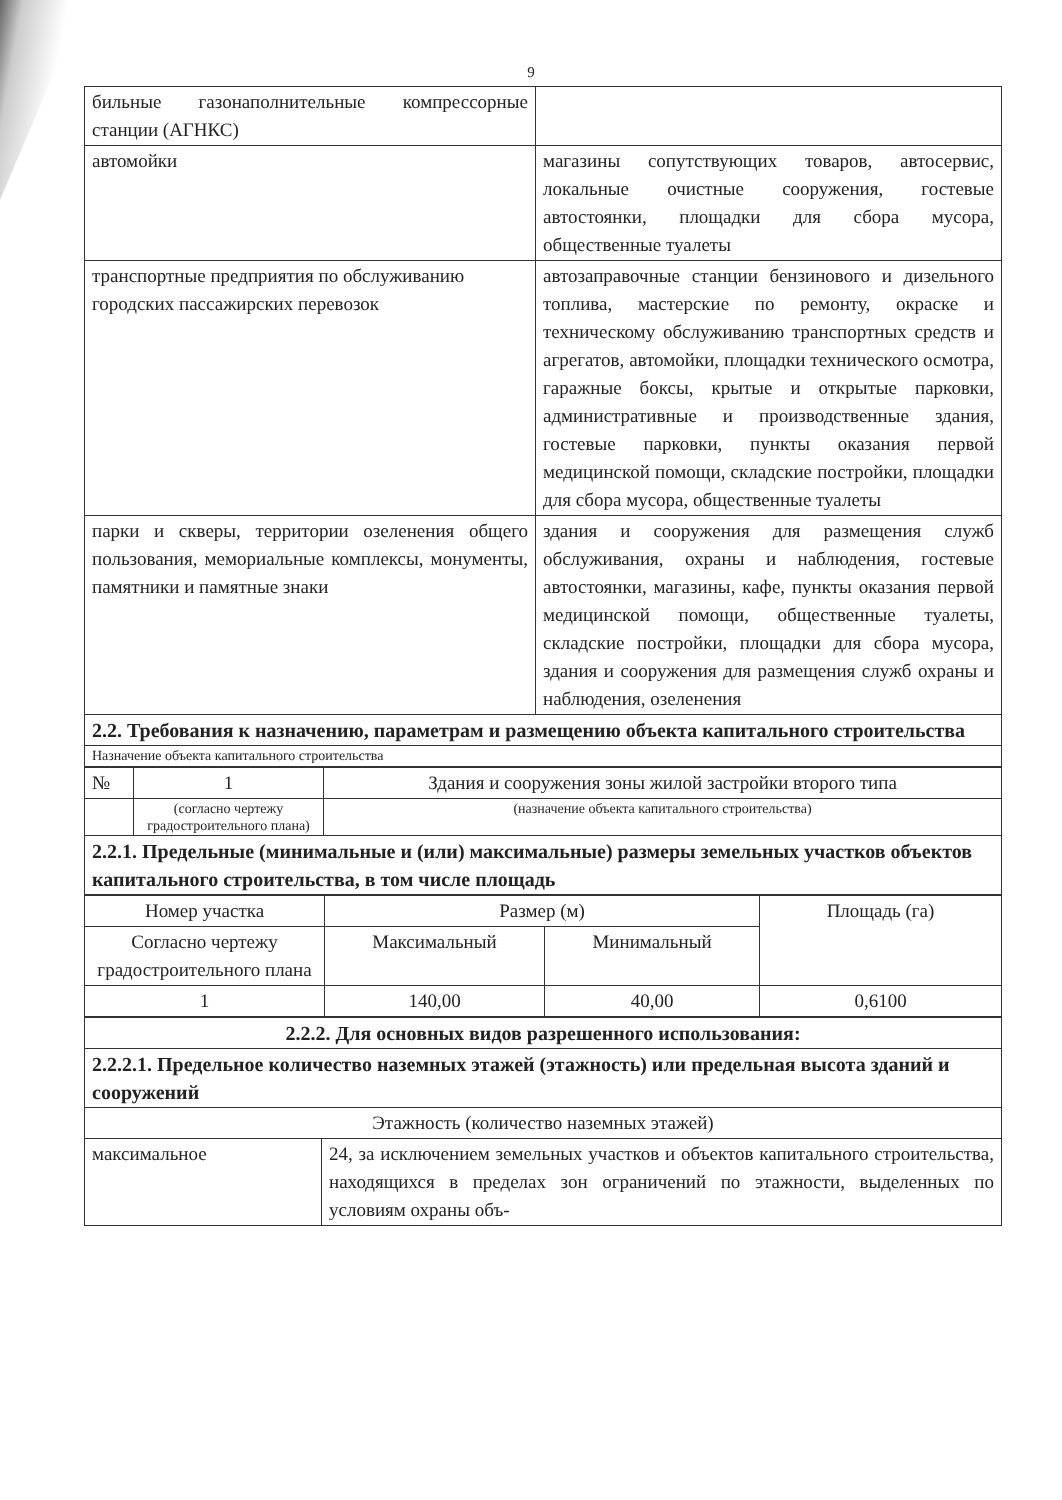9
| бильные газонаполнительные компрессорные станции (АГНКС) | |
| автомойки | магазины сопутствующих товаров, автосервис, локальные очистные сооружения, гостевые автостоянки, площадки для сбора мусора, общественные туалеты |
| транспортные предприятия по обслуживанию городских пассажирских перевозок | автозаправочные станции бензинового и дизельного топлива, мастерские по ремонту, окраске и техническому обслуживанию транспортных средств и агрегатов, автомойки, площадки технического осмотра, гаражные боксы, крытые и открытые парковки, административные и производственные здания, гостевые парковки, пункты оказания первой медицинской помощи, складские постройки, площадки для сбора мусора, общественные туалеты |
| парки и скверы, территории озеленения общего пользования, мемориальные комплексы, монументы, памятники и памятные знаки | здания и сооружения для размещения служб обслуживания, охраны и наблюдения, гостевые автостоянки, магазины, кафе, пункты оказания первой медицинской помощи, общественные туалеты, складские постройки, площадки для сбора мусора, здания и сооружения для размещения служб охраны и наблюдения, озеленения |
| 2.2. Требования к назначению, параметрам и размещению объекта капитального строительства | |
| Назначение объекта капитального строительства | |
| № | 1 | Здания и сооружения зоны жилой застройки второго типа |
| | (согласно чертежу градостроительного плана) | (назначение объекта капитального строительства) |
| 2.2.1. Предельные (минимальные и (или) максимальные) размеры земельных участков объектов капитального строительства, в том числе площадь | | |
| Номер участка | Размер (м) | | Площадь (га) |
| Согласно чертежу градостроительного плана | Максимальный | Минимальный | |
| 1 | 140,00 | 40,00 | 0,6100 |
| 2.2.2. Для основных видов разрешенного использования: | |
| 2.2.2.1. Предельное количество наземных этажей (этажность) или предельная высота зданий и сооружений | |
| Этажность (количество наземных этажей) | |
| максимальное | 24, за исключением земельных участков и объектов капитального строительства, находящихся в пределах зон ограничений по этажности, выделенных по условиям охраны объ- |